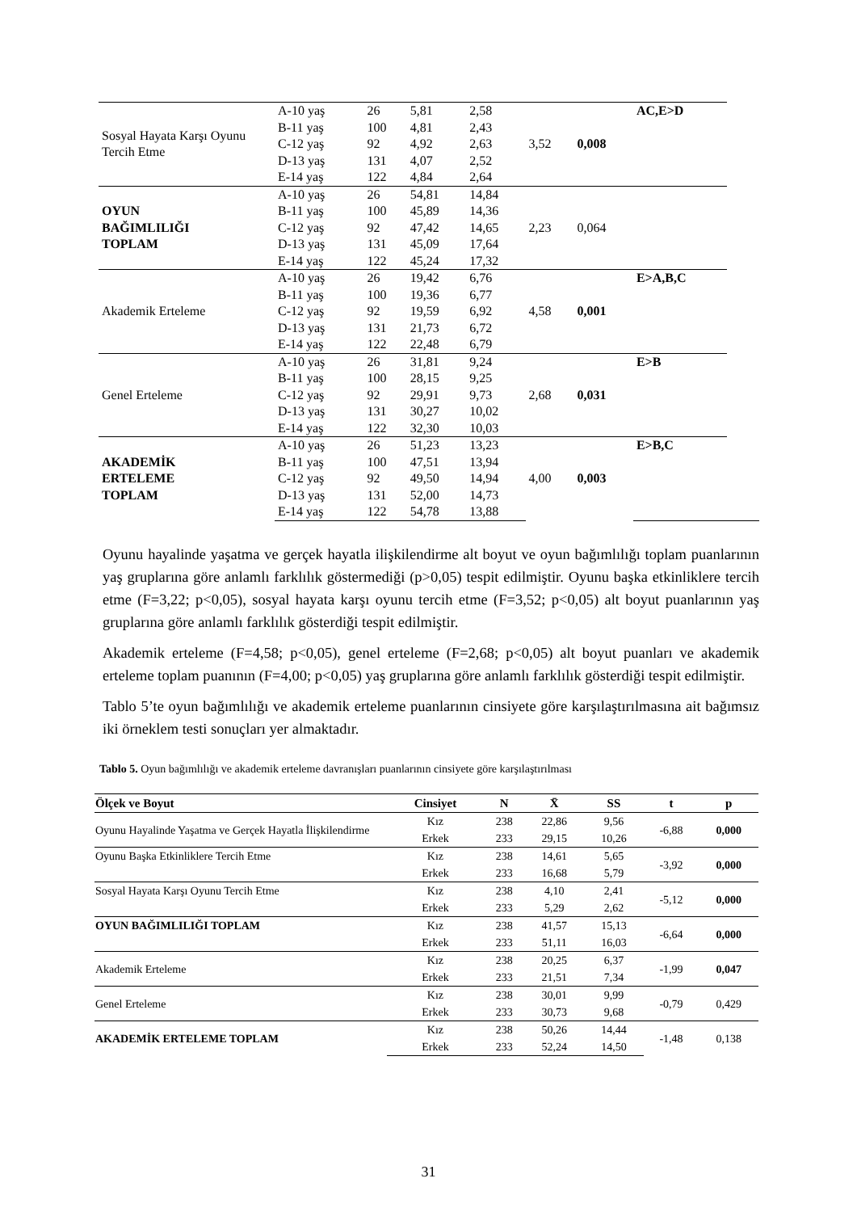| Sosyal Hayata Karşı Oyunu Tercih Etme | A-10 yaş | 26 | 5,81 | 2,58 | 3,52 | 0,008 | AC,E>D | | | |
| | B-11 yaş | 100 | 4,81 | 2,43 | | | | | | |
| | C-12 yaş | 92 | 4,92 | 2,63 | | | | | | |
| | D-13 yaş | 131 | 4,07 | 2,52 | | | | | | |
| | E-14 yaş | 122 | 4,84 | 2,64 | | | | | | |
| OYUN BAĞIMLILIĞI TOPLAM | A-10 yaş | 26 | 54,81 | 14,84 | 2,23 | 0,064 | | | | |
| | B-11 yaş | 100 | 45,89 | 14,36 | | | | | | |
| | C-12 yaş | 92 | 47,42 | 14,65 | | | | | | |
| | D-13 yaş | 131 | 45,09 | 17,64 | | | | | | |
| | E-14 yaş | 122 | 45,24 | 17,32 | | | | | | |
| Akademik Erteleme | A-10 yaş | 26 | 19,42 | 6,76 | 4,58 | 0,001 | E>A,B,C | | | |
| | B-11 yaş | 100 | 19,36 | 6,77 | | | | | | |
| | C-12 yaş | 92 | 19,59 | 6,92 | | | | | | |
| | D-13 yaş | 131 | 21,73 | 6,72 | | | | | | |
| | E-14 yaş | 122 | 22,48 | 6,79 | | | | | | |
| Genel Erteleme | A-10 yaş | 26 | 31,81 | 9,24 | 2,68 | 0,031 | E>B | | | |
| | B-11 yaş | 100 | 28,15 | 9,25 | | | | | | |
| | C-12 yaş | 92 | 29,91 | 9,73 | | | | | | |
| | D-13 yaş | 131 | 30,27 | 10,02 | | | | | | |
| | E-14 yaş | 122 | 32,30 | 10,03 | | | | | | |
| AKADEMİK ERTELEME TOPLAM | A-10 yaş | 26 | 51,23 | 13,23 | 4,00 | 0,003 | E>B,C | | | |
| | B-11 yaş | 100 | 47,51 | 13,94 | | | | | | |
| | C-12 yaş | 92 | 49,50 | 14,94 | | | | | | |
| | D-13 yaş | 131 | 52,00 | 14,73 | | | | | | |
| | E-14 yaş | 122 | 54,78 | 13,88 | | | | | | |
Oyunu hayalinde yaşatma ve gerçek hayatla ilişkilendirme alt boyut ve oyun bağımlılığı toplam puanlarının yaş gruplarına göre anlamlı farklılık göstermediği (p>0,05) tespit edilmiştir. Oyunu başka etkinliklere tercih etme (F=3,22; p<0,05), sosyal hayata karşı oyunu tercih etme (F=3,52; p<0,05) alt boyut puanlarının yaş gruplarına göre anlamlı farklılık gösterdiği tespit edilmiştir.
Akademik erteleme (F=4,58; p<0,05), genel erteleme (F=2,68; p<0,05) alt boyut puanları ve akademik erteleme toplam puanının (F=4,00; p<0,05) yaş gruplarına göre anlamlı farklılık gösterdiği tespit edilmiştir.
Tablo 5’te oyun bağımlılığı ve akademik erteleme puanlarının cinsiyete göre karşılaştırılmasına ait bağımsız iki örneklem testi sonuçları yer almaktadır.
Tablo 5. Oyun bağımlılığı ve akademik erteleme davranışları puanlarının cinsiyete göre karşılaştırılması
| Ölçek ve Boyut | Cinsiyet | N | X̄ | SS | t | p |
| --- | --- | --- | --- | --- | --- | --- |
| Oyunu Hayalinde Yaşatma ve Gerçek Hayatla İlişkilendirme | Kız | 238 | 22,86 | 9,56 | -6,88 | 0,000 |
| | Erkek | 233 | 29,15 | 10,26 | | |
| Oyunu Başka Etkinliklere Tercih Etme | Kız | 238 | 14,61 | 5,65 | -3,92 | 0,000 |
| | Erkek | 233 | 16,68 | 5,79 | | |
| Sosyal Hayata Karşı Oyunu Tercih Etme | Kız | 238 | 4,10 | 2,41 | -5,12 | 0,000 |
| | Erkek | 233 | 5,29 | 2,62 | | |
| OYUN BAĞIMLILIĞI TOPLAM | Kız | 238 | 41,57 | 15,13 | -6,64 | 0,000 |
| | Erkek | 233 | 51,11 | 16,03 | | |
| Akademik Erteleme | Kız | 238 | 20,25 | 6,37 | -1,99 | 0,047 |
| | Erkek | 233 | 21,51 | 7,34 | | |
| Genel Erteleme | Kız | 238 | 30,01 | 9,99 | -0,79 | 0,429 |
| | Erkek | 233 | 30,73 | 9,68 | | |
| AKADEMİK ERTELEME TOPLAM | Kız | 238 | 50,26 | 14,44 | -1,48 | 0,138 |
| | Erkek | 233 | 52,24 | 14,50 | | |
31